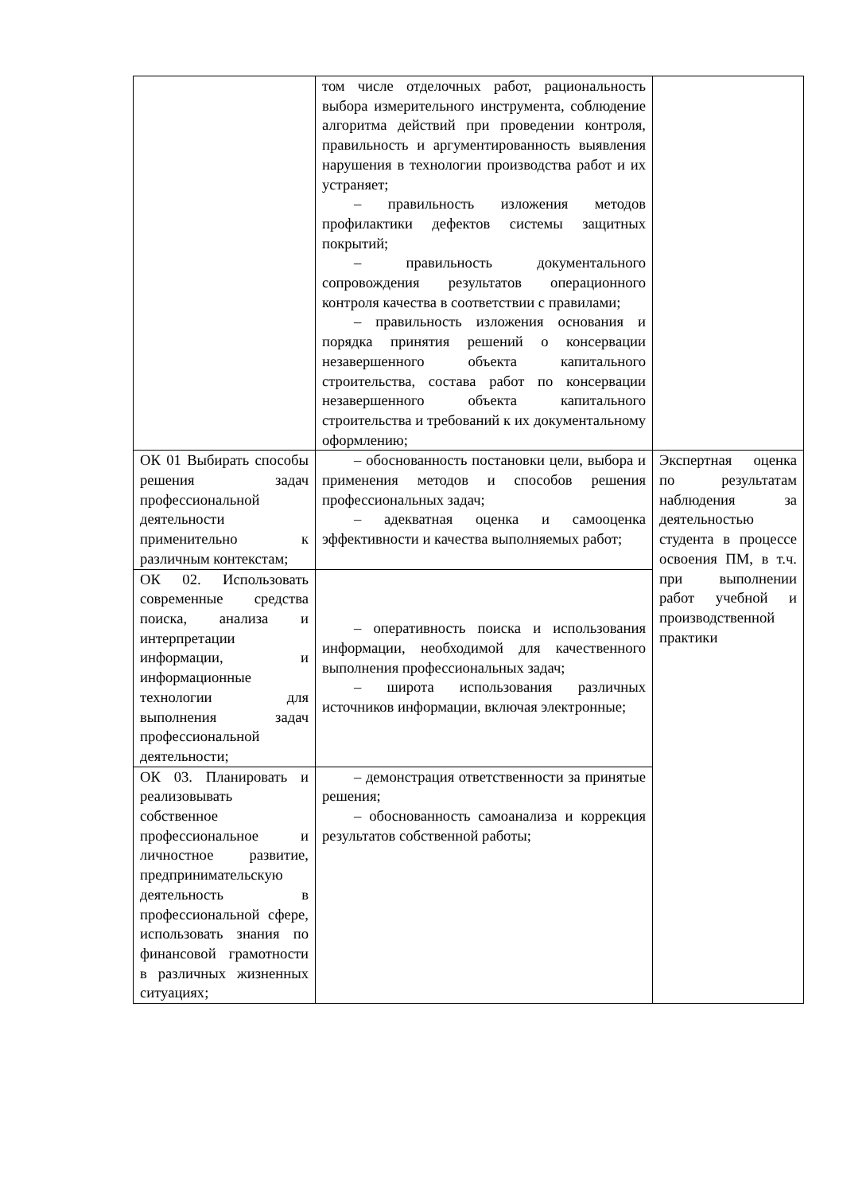| | том числе отделочных работ, рациональность выбора измерительного инструмента, соблюдение алгоритма действий при проведении контроля, правильность и аргументированность выявления нарушения в технологии производства работ и их устраняет; – правильность изложения методов профилактики дефектов системы защитных покрытий; – правильность документального сопровождения результатов операционного контроля качества в соответствии с правилами; – правильность изложения основания и порядка принятия решений о консервации незавершенного объекта капитального строительства, состава работ по консервации незавершенного объекта капитального строительства и требований к их документальному оформлению; | |
| ОК 01 Выбирать способы решения задач профессиональной деятельности применительно к различным контекстам; | – обоснованность постановки цели, выбора и применения методов и способов решения профессиональных задач; – адекватная оценка и самооценка эффективности и качества выполняемых работ; | Экспертная оценка по результатам наблюдения за деятельностью студента в процессе освоения ПМ, в т.ч. при выполнении работ учебной и производственной практики |
| ОК 02. Использовать современные средства поиска, анализа и интерпретации информации, и информационные технологии для выполнения задач профессиональной деятельности; | – оперативность поиска и использования информации, необходимой для качественного выполнения профессиональных задач; – широта использования различных источников информации, включая электронные; | |
| ОК 03. Планировать и реализовывать собственное профессиональное и личностное развитие, предпринимательскую деятельность в профессиональной сфере, использовать знания по финансовой грамотности в различных жизненных ситуациях; | – демонстрация ответственности за принятые решения; – обоснованность самоанализа и коррекция результатов собственной работы; | |